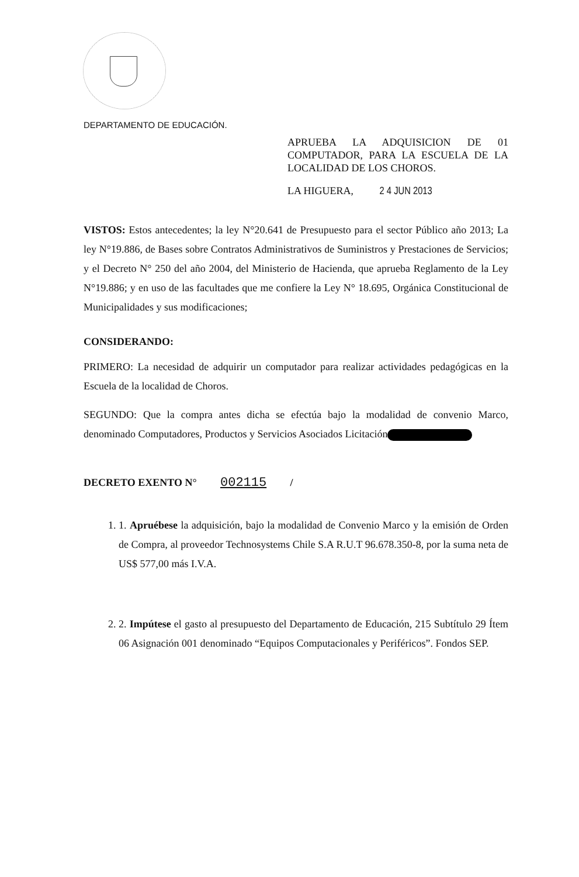DEPARTAMENTO DE EDUCACIÓN.
APRUEBA LA ADQUISICION DE 01 COMPUTADOR, PARA LA ESCUELA DE LA LOCALIDAD DE LOS CHOROS.
LA HIGUERA, 2 4 JUN 2013
VISTOS: Estos antecedentes; la ley N°20.641 de Presupuesto para el sector Público año 2013; La ley N°19.886, de Bases sobre Contratos Administrativos de Suministros y Prestaciones de Servicios; y el Decreto N° 250 del año 2004, del Ministerio de Hacienda, que aprueba Reglamento de la Ley N°19.886; y en uso de las facultades que me confiere la Ley N° 18.695, Orgánica Constitucional de Municipalidades y sus modificaciones;
CONSIDERANDO:
PRIMERO: La necesidad de adquirir un computador para realizar actividades pedagógicas en la Escuela de la localidad de Choros.
SEGUNDO: Que la compra antes dicha se efectúa bajo la modalidad de convenio Marco, denominado Computadores, Productos y Servicios Asociados Licitación
DECRETO EXENTO N° 002115 /
1. 1. Apruébese la adquisición, bajo la modalidad de Convenio Marco y la emisión de Orden de Compra, al proveedor Technosystems Chile S.A R.U.T 96.678.350-8, por la suma neta de US$ 577,00 más I.V.A.
2. 2. Impútese el gasto al presupuesto del Departamento de Educación, 215 Subtítulo 29 Ítem 06 Asignación 001 denominado “Equipos Computacionales y Periféricos”. Fondos SEP.